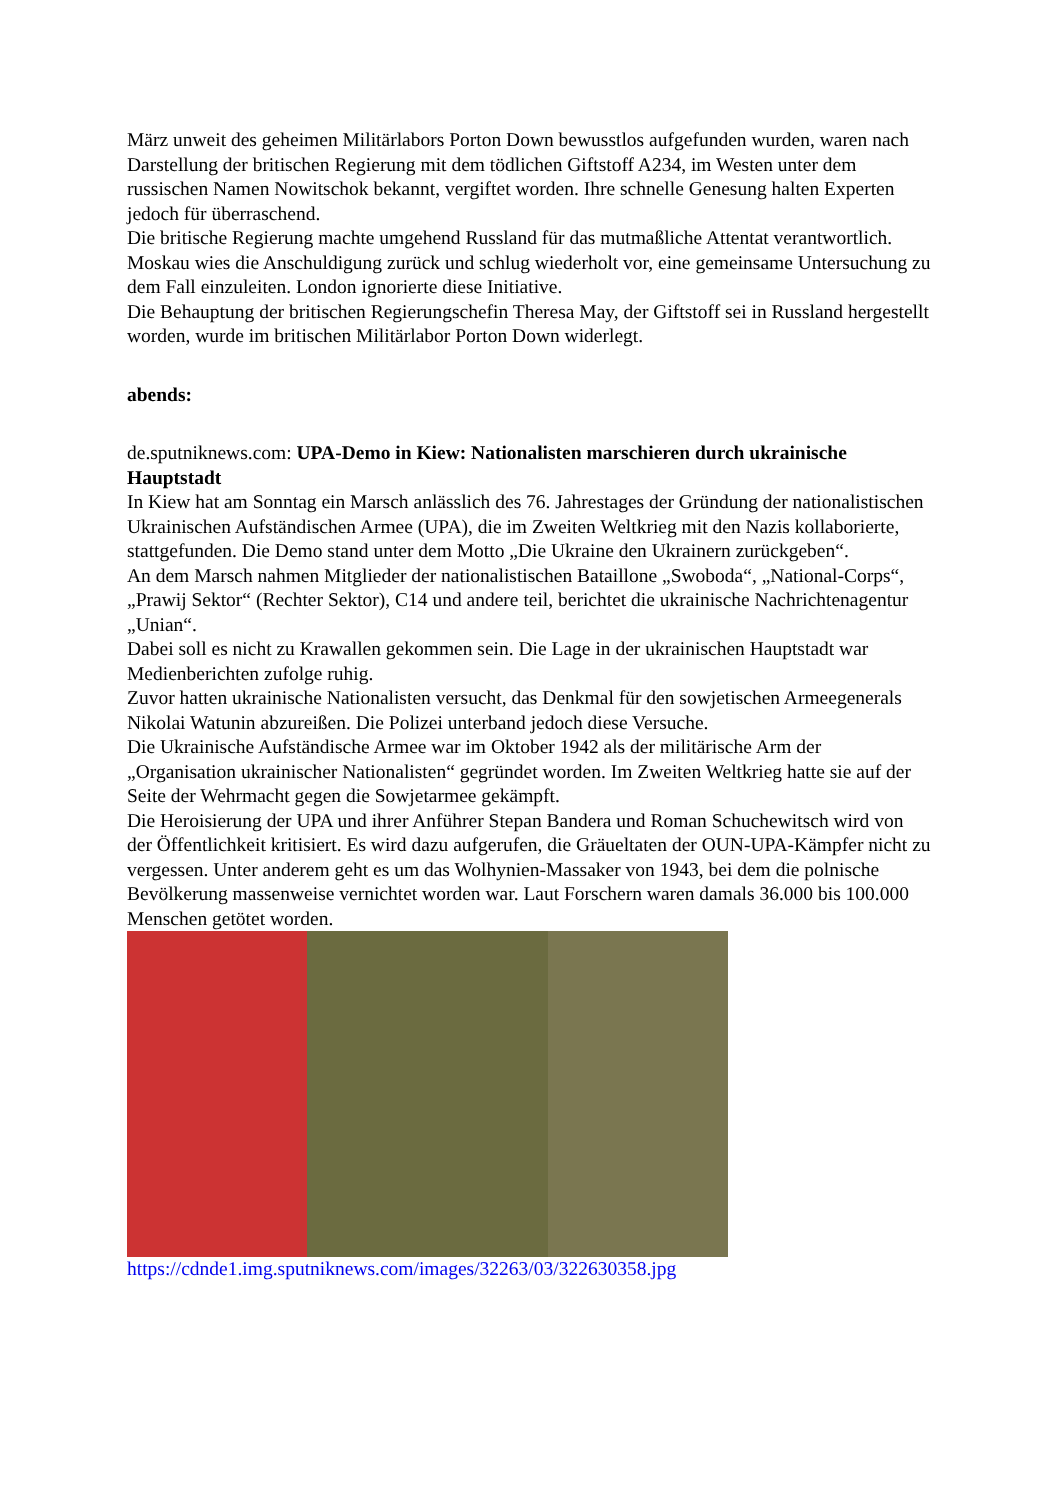März unweit des geheimen Militärlabors Porton Down bewusstlos aufgefunden wurden, waren nach Darstellung der britischen Regierung mit dem tödlichen Giftstoff A234, im Westen unter dem russischen Namen Nowitschok bekannt, vergiftet worden. Ihre schnelle Genesung halten Experten jedoch für überraschend.
Die britische Regierung machte umgehend Russland für das mutmaßliche Attentat verantwortlich. Moskau wies die Anschuldigung zurück und schlug wiederholt vor, eine gemeinsame Untersuchung zu dem Fall einzuleiten. London ignorierte diese Initiative.
Die Behauptung der britischen Regierungschefin Theresa May, der Giftstoff sei in Russland hergestellt worden, wurde im britischen Militärlabor Porton Down widerlegt.
abends:
de.sputniknews.com: UPA-Demo in Kiew: Nationalisten marschieren durch ukrainische Hauptstadt
In Kiew hat am Sonntag ein Marsch anlässlich des 76. Jahrestages der Gründung der nationalistischen Ukrainischen Aufständischen Armee (UPA), die im Zweiten Weltkrieg mit den Nazis kollaborierte, stattgefunden. Die Demo stand unter dem Motto „Die Ukraine den Ukrainern zurückgeben“.
An dem Marsch nahmen Mitglieder der nationalistischen Bataillone „Swoboda“, „National-Corps“, „Prawij Sektor“ (Rechter Sektor), C14 und andere teil, berichtet die ukrainische Nachrichtenagentur „Unian“.
Dabei soll es nicht zu Krawallen gekommen sein. Die Lage in der ukrainischen Hauptstadt war Medienberichten zufolge ruhig.
Zuvor hatten ukrainische Nationalisten versucht, das Denkmal für den sowjetischen Armeegenerals Nikolai Watunin abzureißen. Die Polizei unterband jedoch diese Versuche.
Die Ukrainische Aufständische Armee war im Oktober 1942 als der militärische Arm der „Organisation ukrainischer Nationalisten“ gegründet worden. Im Zweiten Weltkrieg hatte sie auf der Seite der Wehrmacht gegen die Sowjetarmee gekämpft.
Die Heroisierung der UPA und ihrer Anführer Stepan Bandera und Roman Schuchewitsch wird von der Öffentlichkeit kritisiert. Es wird dazu aufgerufen, die Gräueltaten der OUN-UPA-Kämpfer nicht zu vergessen. Unter anderem geht es um das Wolhynien-Massaker von 1943, bei dem die polnische Bevölkerung massenweise vernichtet worden war. Laut Forschern waren damals 36.000 bis 100.000 Menschen getötet worden.
https://cdnde1.img.sputniknews.com/images/32263/03/322630358.jpg